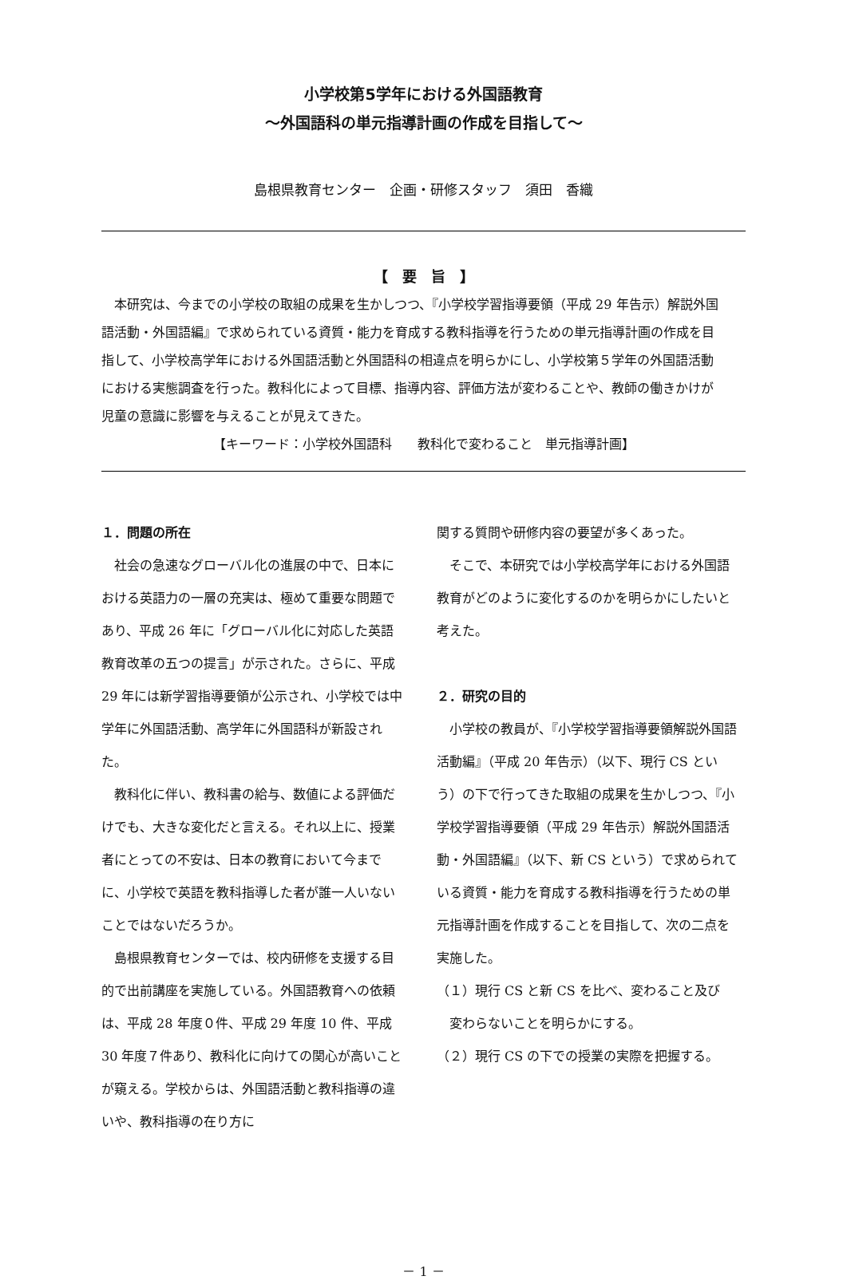小学校第5学年における外国語教育
～外国語科の単元指導計画の作成を目指して～
島根県教育センター　企画・研修スタッフ　須田　香織
【　要　旨　】
　本研究は、今までの小学校の取組の成果を生かしつつ、『小学校学習指導要領（平成 29 年告示）解説外国語活動・外国語編』で求められている資質・能力を育成する教科指導を行うための単元指導計画の作成を目指して、小学校高学年における外国語活動と外国語科の相違点を明らかにし、小学校第５学年の外国語活動における実態調査を行った。教科化によって目標、指導内容、評価方法が変わることや、教師の働きかけが児童の意識に影響を与えることが見えてきた。
【キーワード：小学校外国語科　　教科化で変わること　単元指導計画】
１．問題の所在
　社会の急速なグローバル化の進展の中で、日本における英語力の一層の充実は、極めて重要な問題であり、平成 26 年に「グローバル化に対応した英語教育改革の五つの提言」が示された。さらに、平成 29 年には新学習指導要領が公示され、小学校では中学年に外国語活動、高学年に外国語科が新設された。
　教科化に伴い、教科書の給与、数値による評価だけでも、大きな変化だと言える。それ以上に、授業者にとっての不安は、日本の教育において今までに、小学校で英語を教科指導した者が誰一人いないことではないだろうか。
　島根県教育センターでは、校内研修を支援する目的で出前講座を実施している。外国語教育への依頼は、平成 28 年度０件、平成 29 年度 10 件、平成 30 年度７件あり、教科化に向けての関心が高いことが窺える。学校からは、外国語活動と教科指導の違いや、教科指導の在り方に
関する質問や研修内容の要望が多くあった。
　そこで、本研究では小学校高学年における外国語教育がどのように変化するのかを明らかにしたいと考えた。
２．研究の目的
　小学校の教員が、『小学校学習指導要領解説外国語活動編』（平成 20 年告示）（以下、現行 CS という）の下で行ってきた取組の成果を生かしつつ、『小学校学習指導要領（平成 29 年告示）解説外国語活動・外国語編』（以下、新 CS という）で求められている資質・能力を育成する教科指導を行うための単元指導計画を作成することを目指して、次の二点を実施した。
（１）現行 CS と新 CS を比べ、変わること及び
　変わらないことを明らかにする。
（２）現行 CS の下での授業の実際を把握する。
－ 1 －